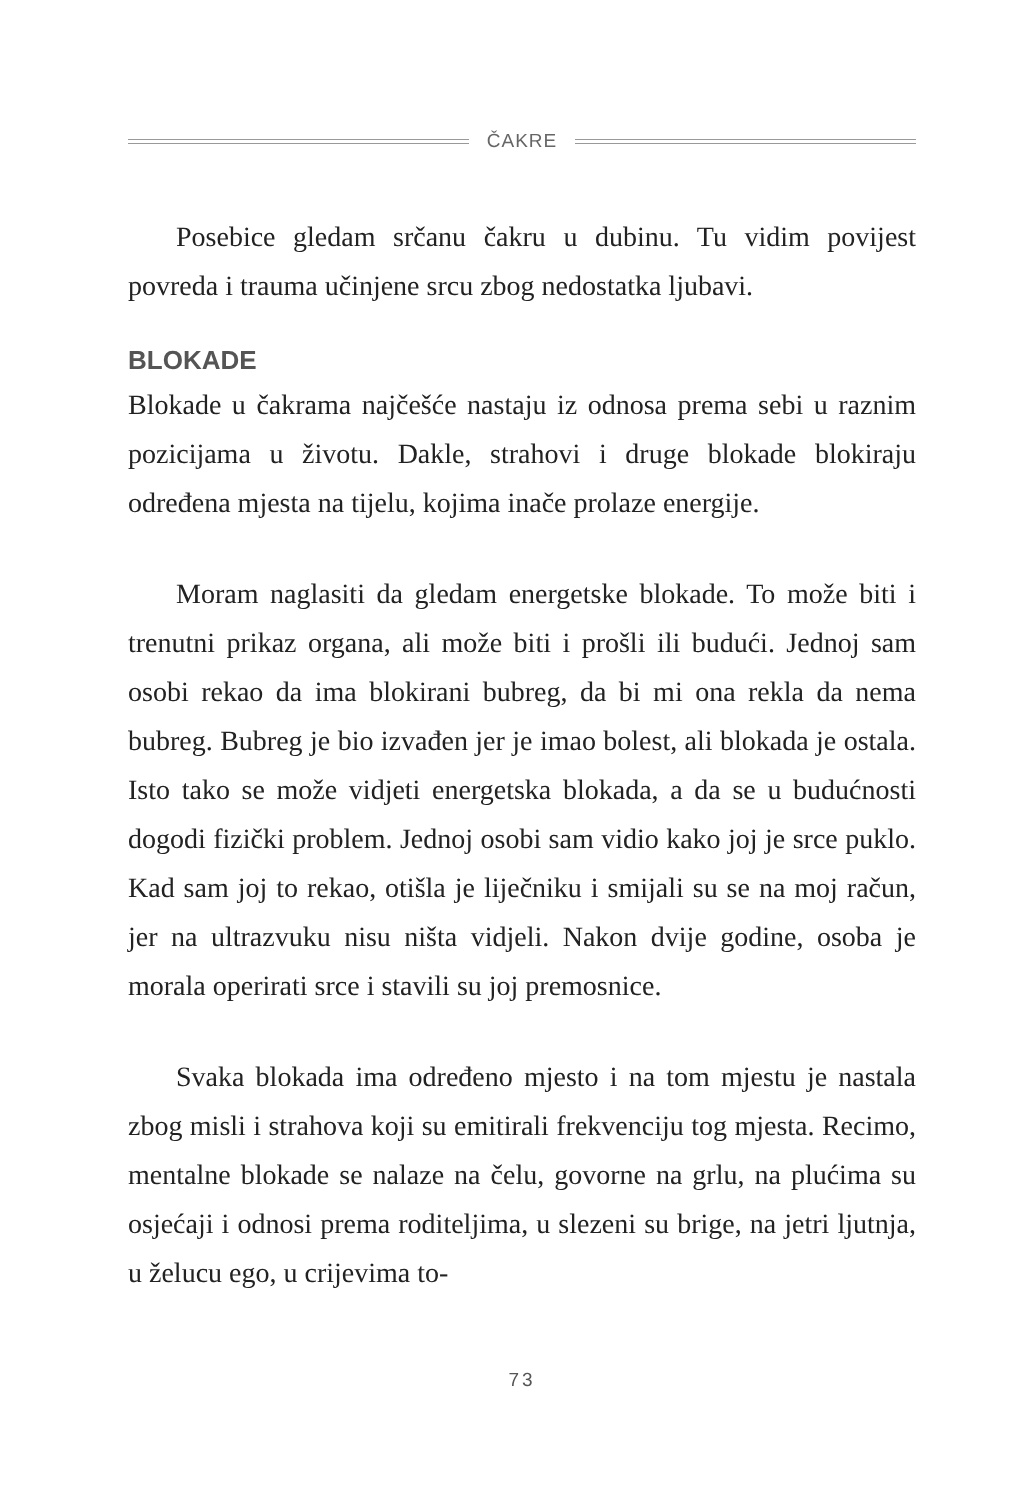ČAKRE
Posebice gledam srčanu čakru u dubinu. Tu vidim povijest povreda i trauma učinjene srcu zbog nedostatka ljubavi.
BLOKADE
Blokade u čakrama najčešće nastaju iz odnosa prema sebi u raznim pozicijama u životu. Dakle, strahovi i druge blokade blokiraju određena mjesta na tijelu, kojima inače prolaze energije.
Moram naglasiti da gledam energetske blokade. To može biti i trenutni prikaz organa, ali može biti i prošli ili budući. Jednoj sam osobi rekao da ima blokirani bubreg, da bi mi ona rekla da nema bubreg. Bubreg je bio izvađen jer je imao bolest, ali blokada je ostala. Isto tako se može vidjeti energetska blokada, a da se u budućnosti dogodi fizički problem. Jednoj osobi sam vidio kako joj je srce puklo. Kad sam joj to rekao, otišla je liječniku i smijali su se na moj račun, jer na ultrazvuku nisu ništa vidjeli. Nakon dvije godine, osoba je morala operirati srce i stavili su joj premosnice.
Svaka blokada ima određeno mjesto i na tom mjestu je nastala zbog misli i strahova koji su emitirali frekvenciju tog mjesta. Recimo, mentalne blokade se nalaze na čelu, govorne na grlu, na plućima su osjećaji i odnosi prema roditeljima, u slezeni su brige, na jetri ljutnja, u želucu ego, u crijevima to-
73